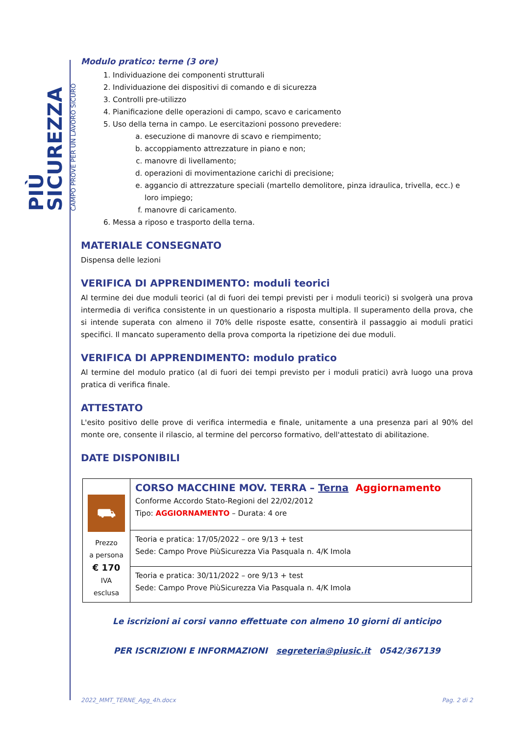PIÙ SICUREZZA
CAMPO PROVE PER UN LAVORO SICURO
Modulo pratico: terne (3 ore)
1. Individuazione dei componenti strutturali
2. Individuazione dei dispositivi di comando e di sicurezza
3. Controlli pre-utilizzo
4. Pianificazione delle operazioni di campo, scavo e caricamento
5. Uso della terna in campo. Le esercitazioni possono prevedere:
a. esecuzione di manovre di scavo e riempimento;
b. accoppiamento attrezzature in piano e non;
c. manovre di livellamento;
d. operazioni di movimentazione carichi di precisione;
e. aggancio di attrezzature speciali (martello demolitore, pinza idraulica, trivella, ecc.) e loro impiego;
f. manovre di caricamento.
6. Messa a riposo e trasporto della terna.
MATERIALE CONSEGNATO
Dispensa delle lezioni
VERIFICA DI APPRENDIMENTO: moduli teorici
Al termine dei due moduli teorici (al di fuori dei tempi previsti per i moduli teorici) si svolgerà una prova intermedia di verifica consistente in un questionario a risposta multipla. Il superamento della prova, che si intende superata con almeno il 70% delle risposte esatte, consentirà il passaggio ai moduli pratici specifici. Il mancato superamento della prova comporta la ripetizione dei due moduli.
VERIFICA DI APPRENDIMENTO: modulo pratico
Al termine del modulo pratico (al di fuori dei tempi previsto per i moduli pratici) avrà luogo una prova pratica di verifica finale.
ATTESTATO
L'esito positivo delle prove di verifica intermedia e finale, unitamente a una presenza pari al 90% del monte ore, consente il rilascio, al termine del percorso formativo, dell'attestato di abilitazione.
DATE DISPONIBILI
| ⛟ Prezzo a persona € 170 IVA esclusa | CORSO MACCHINE MOV. TERRA – Terna Aggiornamento Conforme Accordo Stato-Regioni del 22/02/2012 Tipo: AGGIORNAMENTO – Durata: 4 ore |
| | Teoria e pratica: 17/05/2022 – ore 9/13 + test Sede: Campo Prove PiùSicurezza Via Pasquala n. 4/K Imola |
| | Teoria e pratica: 30/11/2022 – ore 9/13 + test Sede: Campo Prove PiùSicurezza Via Pasquala n. 4/K Imola |
Le iscrizioni ai corsi vanno effettuate con almeno 10 giorni di anticipo
PER ISCRIZIONI E INFORMAZIONI segreteria@piusic.it 0542/367139
2022_MMT_TERNE_Agg_4h.docx Pag. 2 di 2